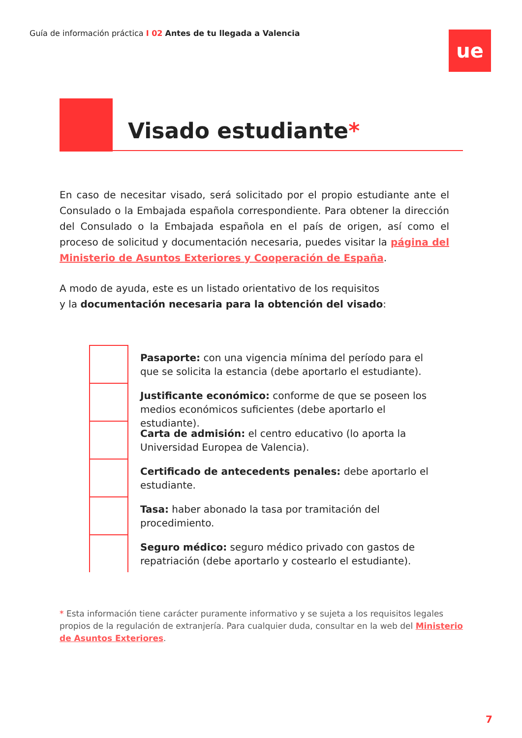Guía de información práctica I 02 Antes de tu llegada a Valencia
ue
Visado estudiante*
En caso de necesitar visado, será solicitado por el propio estudiante ante el Consulado o la Embajada española correspondiente. Para obtener la dirección del Consulado o la Embajada española en el país de origen, así como el proceso de solicitud y documentación necesaria, puedes visitar la página del Ministerio de Asuntos Exteriores y Cooperación de España.
A modo de ayuda, este es un listado orientativo de los requisitos
y la documentación necesaria para la obtención del visado:
Pasaporte: con una vigencia mínima del período para el que se solicita la estancia (debe aportarlo el estudiante).
Justificante económico: conforme de que se poseen los medios económicos suficientes (debe aportarlo el estudiante).
Carta de admisión: el centro educativo (lo aporta la Universidad Europea de Valencia).
Certificado de antecedents penales: debe aportarlo el estudiante.
Tasa: haber abonado la tasa por tramitación del procedimiento.
Seguro médico: seguro médico privado con gastos de repatriación (debe aportarlo y costearlo el estudiante).
* Esta información tiene carácter puramente informativo y se sujeta a los requisitos legales propios de la regulación de extranjería. Para cualquier duda, consultar en la web del Ministerio de Asuntos Exteriores.
7